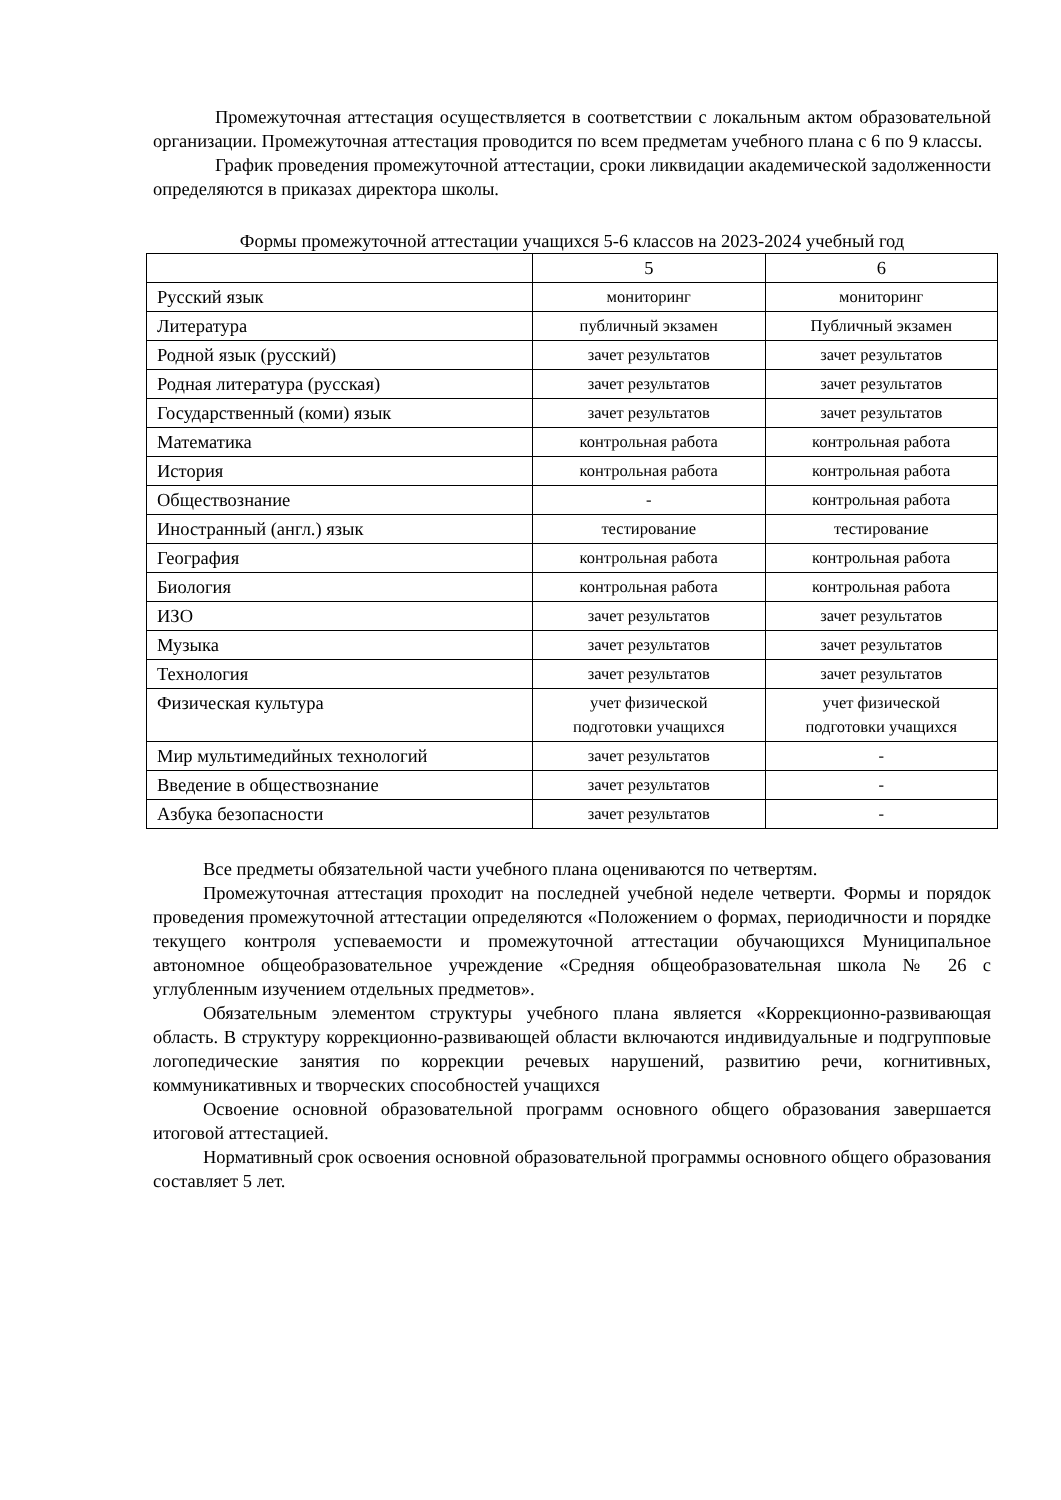Промежуточная аттестация осуществляется в соответствии с локальным актом образовательной организации. Промежуточная аттестация проводится по всем предметам учебного плана с 6 по 9 классы.
График проведения промежуточной аттестации, сроки ликвидации академической задолженности определяются в приказах директора школы.
Формы промежуточной аттестации учащихся 5-6 классов на 2023-2024 учебный год
| | 5 | 6 |
| Русский язык | мониторинг | мониторинг |
| Литература | публичный экзамен | Публичный экзамен |
| Родной язык (русский) | зачет результатов | зачет результатов |
| Родная литература (русская) | зачет результатов | зачет результатов |
| Государственный (коми) язык | зачет результатов | зачет результатов |
| Математика | контрольная работа | контрольная работа |
| История | контрольная работа | контрольная работа |
| Обществознание | - | контрольная работа |
| Иностранный (англ.) язык | тестирование | тестирование |
| География | контрольная работа | контрольная работа |
| Биология | контрольная работа | контрольная работа |
| ИЗО | зачет результатов | зачет результатов |
| Музыка | зачет результатов | зачет результатов |
| Технология | зачет результатов | зачет результатов |
| Физическая культура | учет физической подготовки учащихся | учет физической подготовки учащихся |
| Мир мультимедийных технологий | зачет результатов | - |
| Введение в обществознание | зачет результатов | - |
| Азбука безопасности | зачет результатов | - |
Все предметы обязательной части учебного плана оцениваются по четвертям.
Промежуточная аттестация проходит на последней учебной неделе четверти. Формы и порядок проведения промежуточной аттестации определяются «Положением о формах, периодичности и порядке текущего контроля успеваемости и промежуточной аттестации обучающихся Муниципальное автономное общеобразовательное учреждение «Средняя общеобразовательная школа № 26 с углубленным изучением отдельных предметов».
Обязательным элементом структуры учебного плана является «Коррекционно-развивающая область. В структуру коррекционно-развивающей области включаются индивидуальные и подгрупповые логопедические занятия по коррекции речевых нарушений, развитию речи, когнитивных, коммуникативных и творческих способностей учащихся
Освоение основной образовательной программ основного общего образования завершается итоговой аттестацией.
Нормативный срок освоения основной образовательной программы основного общего образования составляет 5 лет.